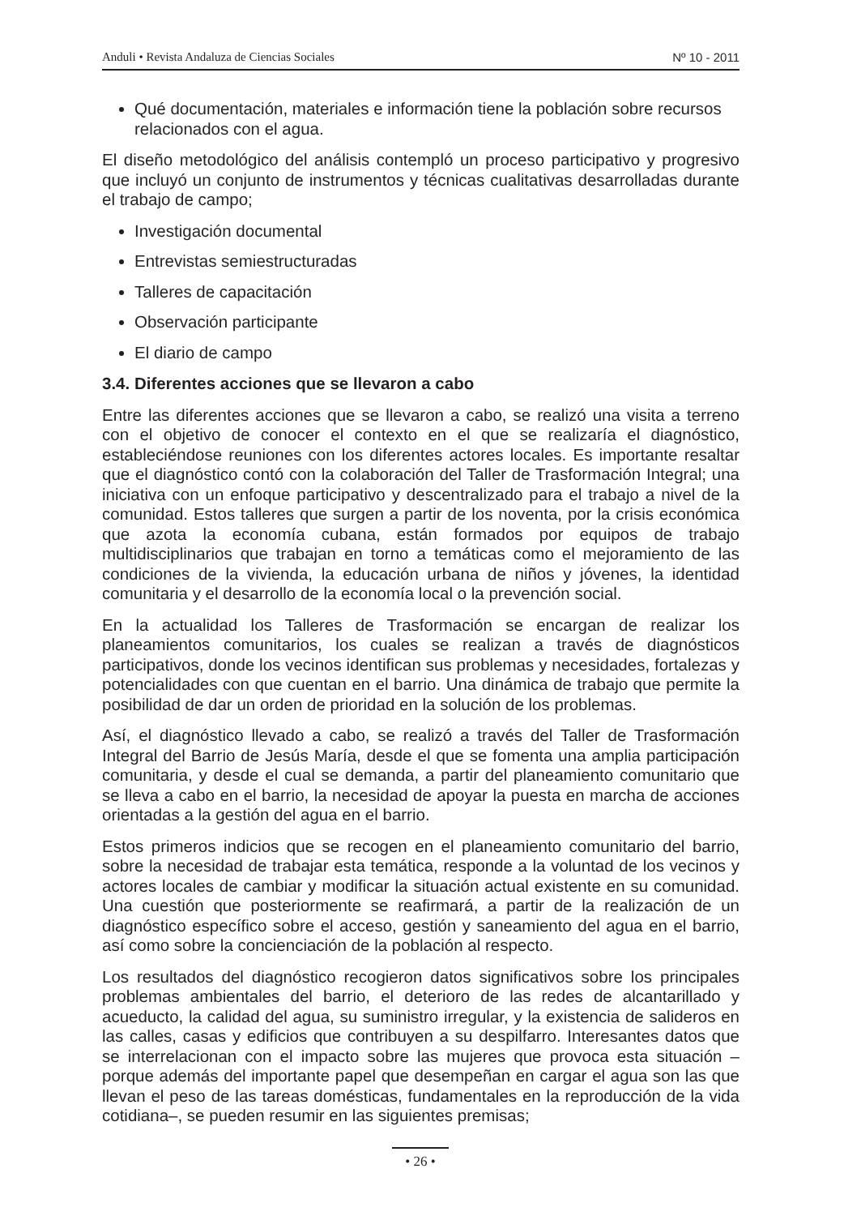Anduli • Revista Andaluza de Ciencias Sociales Nº 10 - 2011
Qué documentación, materiales e información tiene la población sobre recursos relacionados con el agua.
El diseño metodológico del análisis contempló un proceso participativo y progresivo que incluyó un conjunto de instrumentos y técnicas cualitativas desarrolladas durante el trabajo de campo;
Investigación documental
Entrevistas semiestructuradas
Talleres de capacitación
Observación participante
El diario de campo
3.4. Diferentes acciones que se llevaron a cabo
Entre las diferentes acciones que se llevaron a cabo, se realizó una visita a terreno con el objetivo de conocer el contexto en el que se realizaría el diagnóstico, estableciéndose reuniones con los diferentes actores locales. Es importante resaltar que el diagnóstico contó con la colaboración del Taller de Trasformación Integral; una iniciativa con un enfoque participativo y descentralizado para el trabajo a nivel de la comunidad. Estos talleres que surgen a partir de los noventa, por la crisis económica que azota la economía cubana, están formados por equipos de trabajo multidisciplinarios que trabajan en torno a temáticas como el mejoramiento de las condiciones de la vivienda, la educación urbana de niños y jóvenes, la identidad comunitaria y el desarrollo de la economía local o la prevención social.
En la actualidad los Talleres de Trasformación se encargan de realizar los planeamientos comunitarios, los cuales se realizan a través de diagnósticos participativos, donde los vecinos identifican sus problemas y necesidades, fortalezas y potencialidades con que cuentan en el barrio. Una dinámica de trabajo que permite la posibilidad de dar un orden de prioridad en la solución de los problemas.
Así, el diagnóstico llevado a cabo, se realizó a través del Taller de Trasformación Integral del Barrio de Jesús María, desde el que se fomenta una amplia participación comunitaria, y desde el cual se demanda, a partir del planeamiento comunitario que se lleva a cabo en el barrio, la necesidad de apoyar la puesta en marcha de acciones orientadas a la gestión del agua en el barrio.
Estos primeros indicios que se recogen en el planeamiento comunitario del barrio, sobre la necesidad de trabajar esta temática, responde a la voluntad de los vecinos y actores locales de cambiar y modificar la situación actual existente en su comunidad. Una cuestión que posteriormente se reafirmará, a partir de la realización de un diagnóstico específico sobre el acceso, gestión y saneamiento del agua en el barrio, así como sobre la concienciación de la población al respecto.
Los resultados del diagnóstico recogieron datos significativos sobre los principales problemas ambientales del barrio, el deterioro de las redes de alcantarillado y acueducto, la calidad del agua, su suministro irregular, y la existencia de salideros en las calles, casas y edificios que contribuyen a su despilfarro. Interesantes datos que se interrelacionan con el impacto sobre las mujeres que provoca esta situación –porque además del importante papel que desempeñan en cargar el agua son las que llevan el peso de las tareas domésticas, fundamentales en la reproducción de la vida cotidiana–, se pueden resumir en las siguientes premisas;
• 26 •